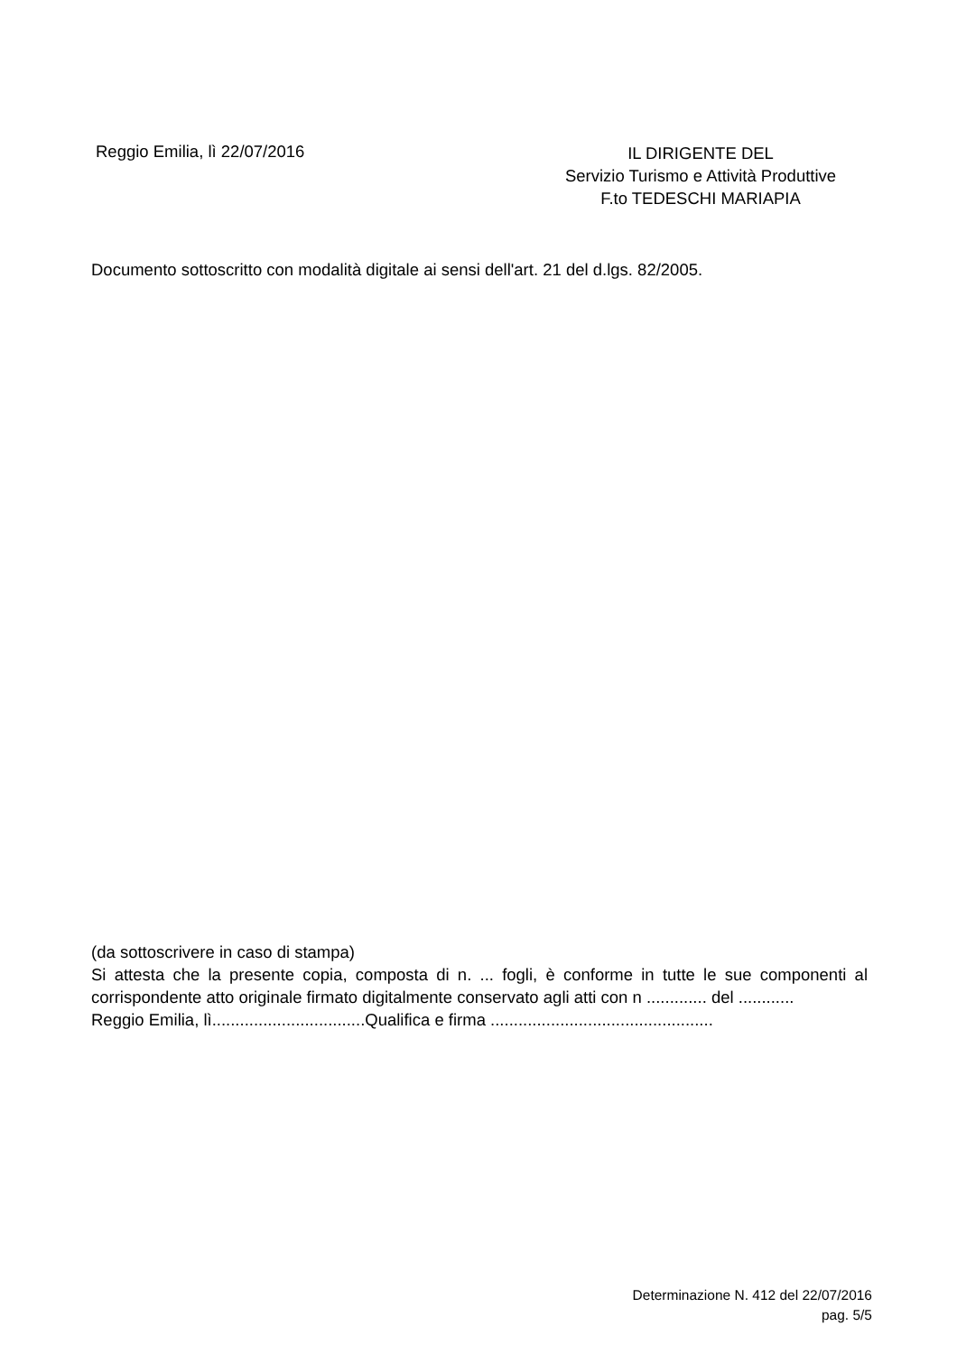Reggio Emilia, lì 22/07/2016
IL DIRIGENTE DEL
Servizio Turismo e Attività Produttive
F.to TEDESCHI MARIAPIA
Documento sottoscritto con modalità digitale ai sensi dell'art. 21 del d.lgs. 82/2005.
(da sottoscrivere in caso di stampa)
Si attesta che la presente copia, composta di n. ... fogli, è conforme in tutte le sue componenti al corrispondente atto originale firmato digitalmente conservato agli atti con n ............. del ............
Reggio Emilia, lì.................................Qualifica e firma ................................................
Determinazione N. 412 del 22/07/2016
pag. 5/5